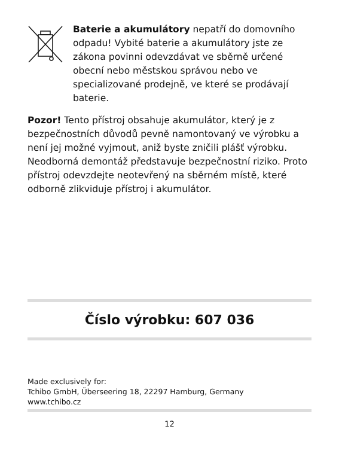Baterie a akumulátory nepatří do domovního odpadu! Vybité baterie a akumulátory jste ze zákona povinni odevzdávat ve sběrně určené obecní nebo městskou správou nebo ve specializované prodejně, ve které se prodávají baterie.
Pozor! Tento přístroj obsahuje akumulátor, který je z bezpečnostních důvodů pevně namontovaný ve výrobku a není jej možné vyjmout, aniž byste zničili plášť výrobku. Neodborná demontáž představuje bezpečnostní riziko. Proto přístroj odevzdejte neotevřený na sběrném místě, které odborně zlikviduje přístroj i akumulátor.
Číslo výrobku: 607 036
Made exclusively for:
Tchibo GmbH, Überseering 18, 22297 Hamburg, Germany
www.tchibo.cz
12